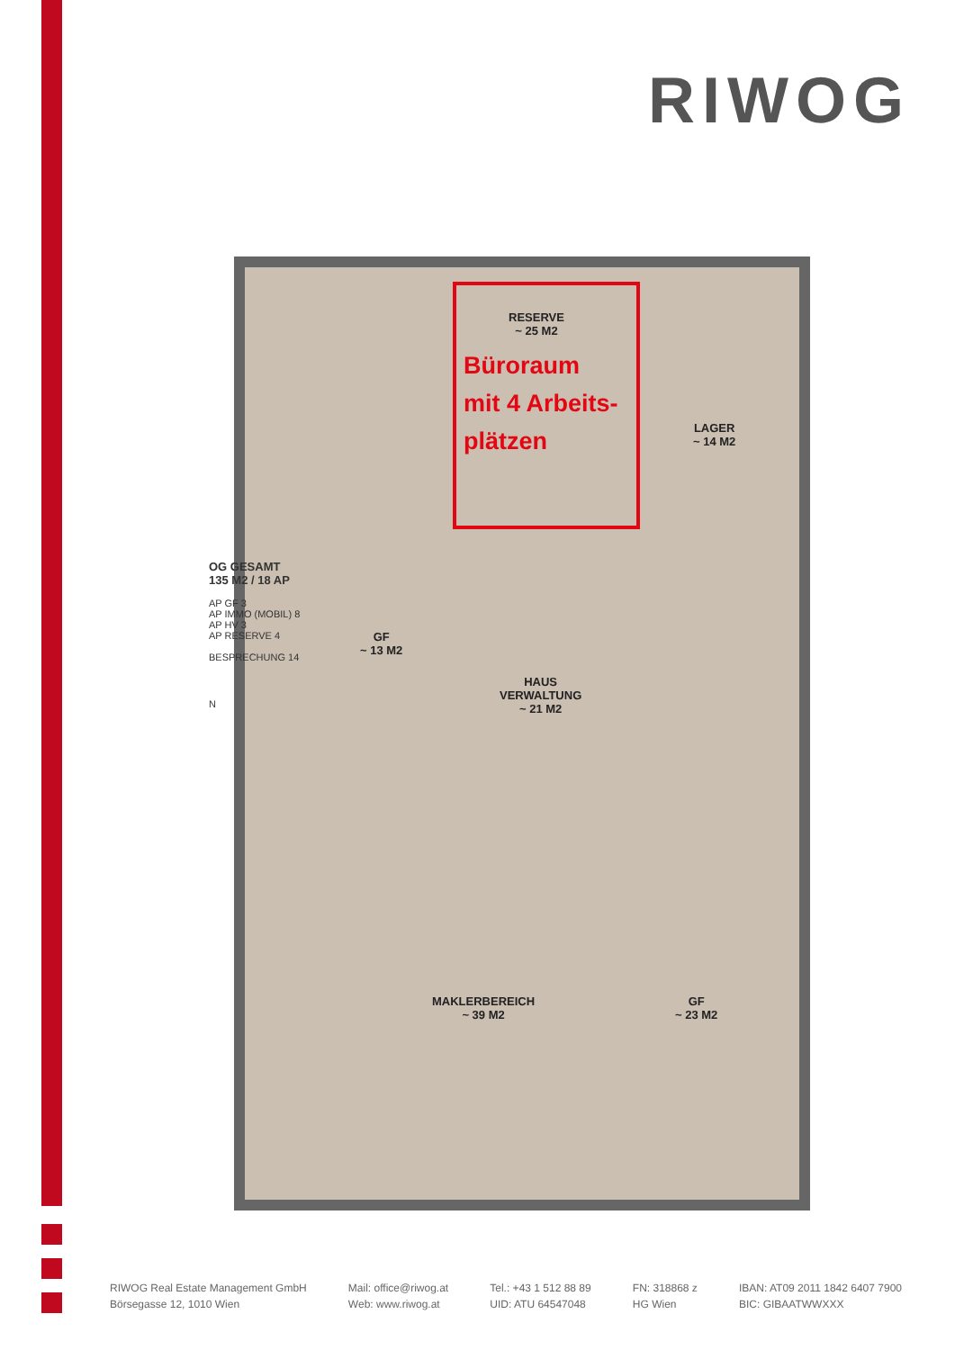RIWOG
RESERVE
~ 25 M2
LAGER
~ 14 M2
GF
~ 13 M2
HAUS
VERWALTUNG
~ 21 M2
MAKLERBEREICH
~ 39 M2
GF
~ 23 M2
Büroraum
mit 4 Arbeits-
plätzen
OG GESAMT
135 M2 / 18 AP
AP GF 3
AP IMMO (MOBIL) 8
AP HV 3
AP RESERVE 4
BESPRECHUNG 14
N
RIWOG Real Estate Management GmbH
Börsegasse 12, 1010 Wien
Mail: office@riwog.at
Web: www.riwog.at
Tel.: +43 1 512 88 89
UID: ATU 64547048
FN: 318868 z
HG Wien
IBAN: AT09 2011 1842 6407 7900
BIC: GIBAATWWXXX